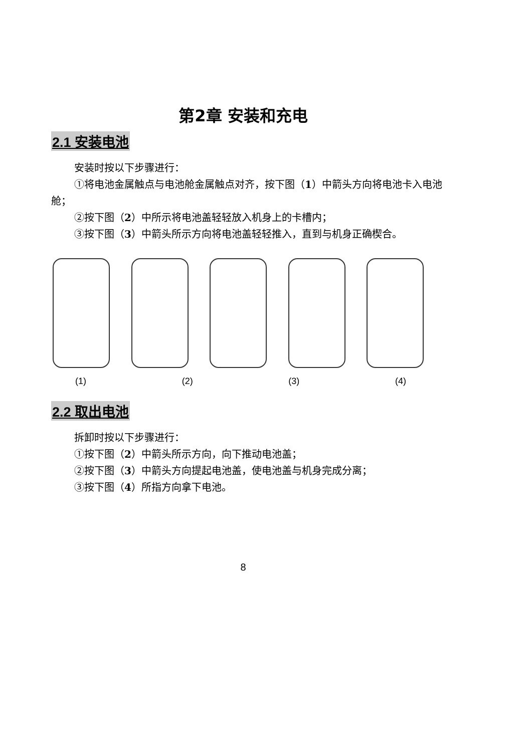第2章 安装和充电
2.1 安装电池
安装时按以下步骤进行：
①将电池金属触点与电池舱金属触点对齐，按下图（1）中箭头方向将电池卡入电池舱；
②按下图（2）中所示将电池盖轻轻放入机身上的卡槽内；
③按下图（3）中箭头所示方向将电池盖轻轻推入，直到与机身正确楔合。
(1) (2) (3) (4)
2.2 取出电池
拆卸时按以下步骤进行：
①按下图（2）中箭头所示方向，向下推动电池盖；
②按下图（3）中箭头方向提起电池盖，使电池盖与机身完成分离；
③按下图（4）所指方向拿下电池。
8